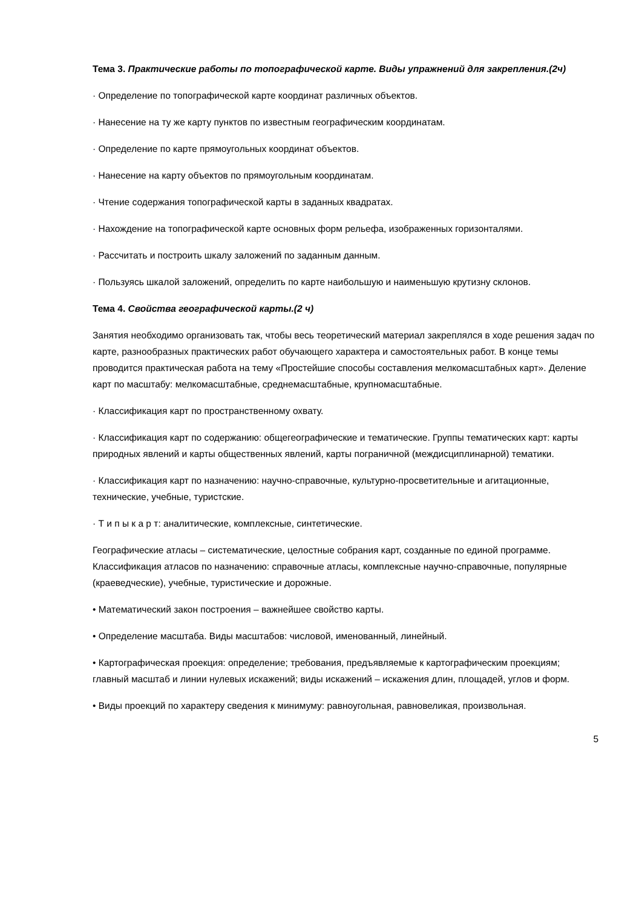Тема 3. Практические работы по топографической карте. Виды упражнений для закрепления.(2ч)
· Определение по топографической карте координат различных объектов.
· Нанесение на ту же карту пунктов по известным географическим координатам.
· Определение по карте прямоугольных координат объектов.
· Нанесение на карту объектов по прямоугольным координатам.
· Чтение содержания топографической карты в заданных квадратах.
· Нахождение на топографической карте основных форм рельефа, изображенных горизонталями.
· Рассчитать и построить шкалу заложений по заданным данным.
· Пользуясь шкалой заложений, определить по карте наибольшую и наименьшую крутизну склонов.
Тема 4. Свойства географической карты.(2 ч)
Занятия необходимо организовать так, чтобы весь теоретический материал закреплялся в ходе решения задач по карте, разнообразных практических работ обучающего характера и самостоятельных работ. В конце темы проводится практическая работа на тему «Простейшие способы составления мелкомасштабных карт». Деление карт по масштабу: мелкомасштабные, среднемасштабные, крупномасштабные.
· Классификация карт по пространственному охвату.
· Классификация карт по содержанию: общегеографические и тематические. Группы тематических карт: карты природных явлений и карты общественных явлений, карты пограничной (междисциплинарной) тематики.
· Классификация карт по назначению: научно-справочные, культурно-просветительные и агитационные, технические, учебные, туристские.
· Т и п ы к а р т: аналитические, комплексные, синтетические.
Географические атласы – систематические, целостные собрания карт, созданные по единой программе. Классификация атласов по назначению: справочные атласы, комплексные научно-справочные, популярные (краеведческие), учебные, туристические и дорожные.
• Математический закон построения – важнейшее свойство карты.
• Определение масштаба. Виды масштабов: числовой, именованный, линейный.
• Картографическая проекция: определение; требования, предъявляемые к картографическим проекциям; главный масштаб и линии нулевых искажений; виды искажений – искажения длин, площадей, углов и форм.
• Виды проекций по характеру сведения к минимуму: равноугольная, равновеликая, произвольная.
5